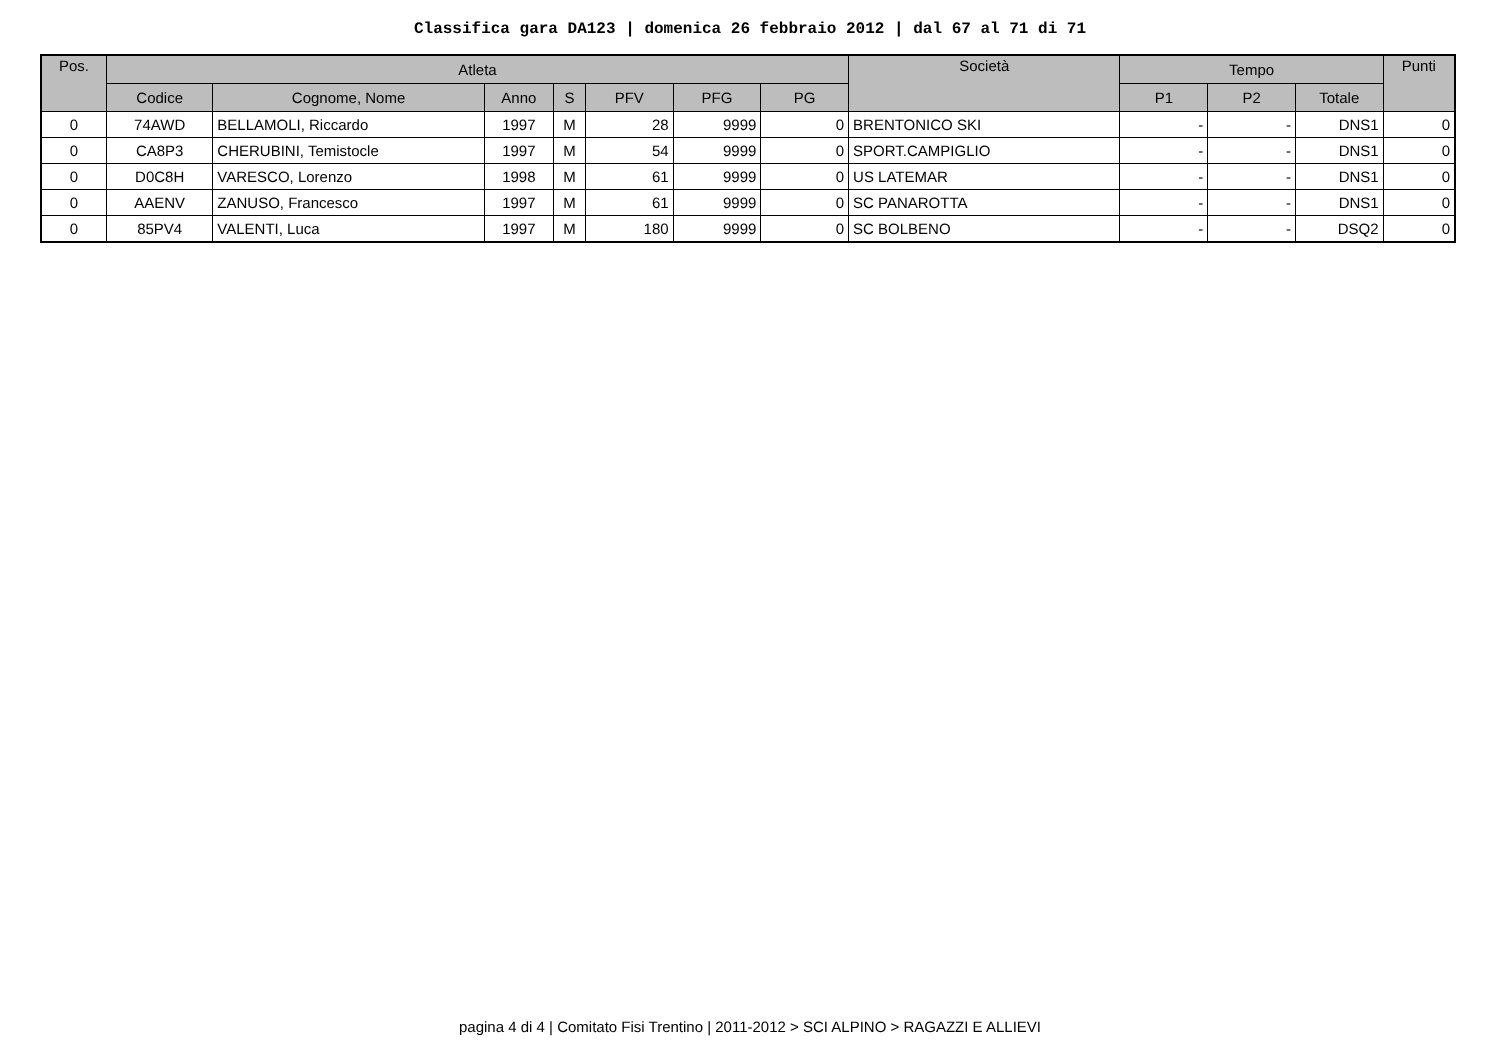Classifica gara DA123 | domenica 26 febbraio 2012 | dal 67 al 71 di 71
| Pos. | Atleta | | | | | | | Società | Tempo | | | Punti |
| --- | --- | --- | --- | --- | --- | --- | --- | --- | --- | --- | --- | --- |
| | Codice | Cognome, Nome | Anno | S | PFV | PFG | PG | | P1 | P2 | Totale | |
| 0 | 74AWD | BELLAMOLI, Riccardo | 1997 | M | 28 | 9999 | 0 | BRENTONICO SKI | - | - | DNS1 | 0 |
| 0 | CA8P3 | CHERUBINI, Temistocle | 1997 | M | 54 | 9999 | 0 | SPORT.CAMPIGLIO | - | - | DNS1 | 0 |
| 0 | D0C8H | VARESCO, Lorenzo | 1998 | M | 61 | 9999 | 0 | US LATEMAR | - | - | DNS1 | 0 |
| 0 | AAENV | ZANUSO, Francesco | 1997 | M | 61 | 9999 | 0 | SC PANAROTTA | - | - | DNS1 | 0 |
| 0 | 85PV4 | VALENTI, Luca | 1997 | M | 180 | 9999 | 0 | SC BOLBENO | - | - | DSQ2 | 0 |
pagina 4 di 4 | Comitato Fisi Trentino | 2011-2012 > SCI ALPINO > RAGAZZI E ALLIEVI